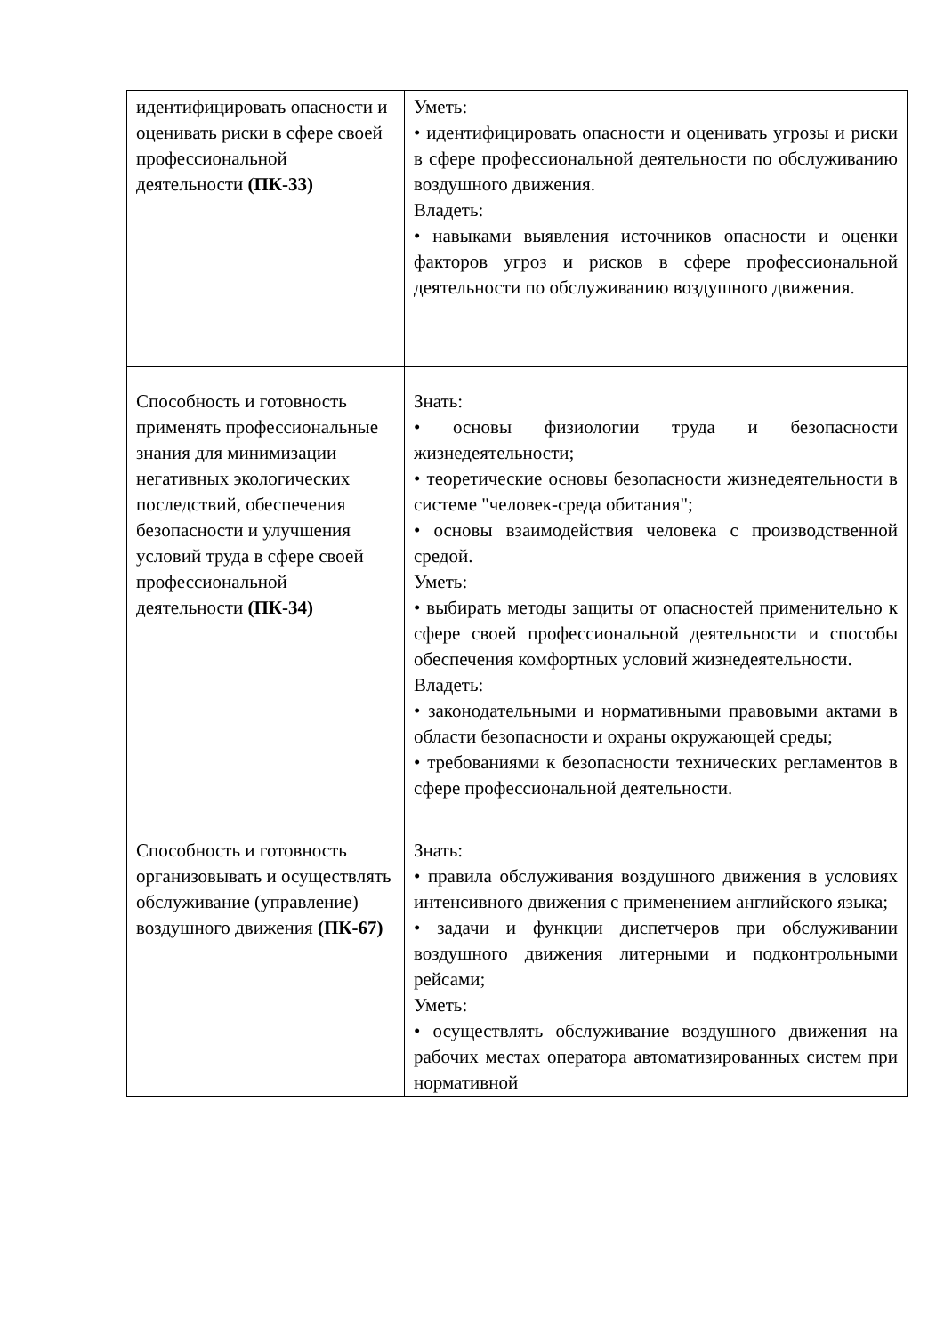| идентифицировать опасности и оценивать риски в сфере своей профессиональной деятельности (ПК-33) | Уметь: • идентифицировать опасности и оценивать угрозы и риски в сфере профессиональной деятельности по обслуживанию воздушного движения. Владеть: • навыками выявления источников опасности и оценки факторов угроз и рисков в сфере профессиональной деятельности по обслуживанию воздушного движения. |
| Способность и готовность применять профессиональные знания для минимизации негативных экологических последствий, обеспечения безопасности и улучшения условий труда в сфере своей профессиональной деятельности (ПК-34) | Знать: • основы физиологии труда и безопасности жизнедеятельности; • теоретические основы безопасности жизнедеятельности в системе "человек-среда обитания"; • основы взаимодействия человека с производственной средой. Уметь: • выбирать методы защиты от опасностей применительно к сфере своей профессиональной деятельности и способы обеспечения комфортных условий жизнедеятельности. Владеть: • законодательными и нормативными правовыми актами в области безопасности и охраны окружающей среды; • требованиями к безопасности технических регламентов в сфере профессиональной деятельности. |
| Способность и готовность организовывать и осуществлять обслуживание (управление) воздушного движения (ПК-67) | Знать: • правила обслуживания воздушного движения в условиях интенсивного движения с применением английского языка; • задачи и функции диспетчеров при обслуживании воздушного движения литерными и подконтрольными рейсами; Уметь: • осуществлять обслуживание воздушного движения на рабочих местах оператора автоматизированных систем при нормативной |